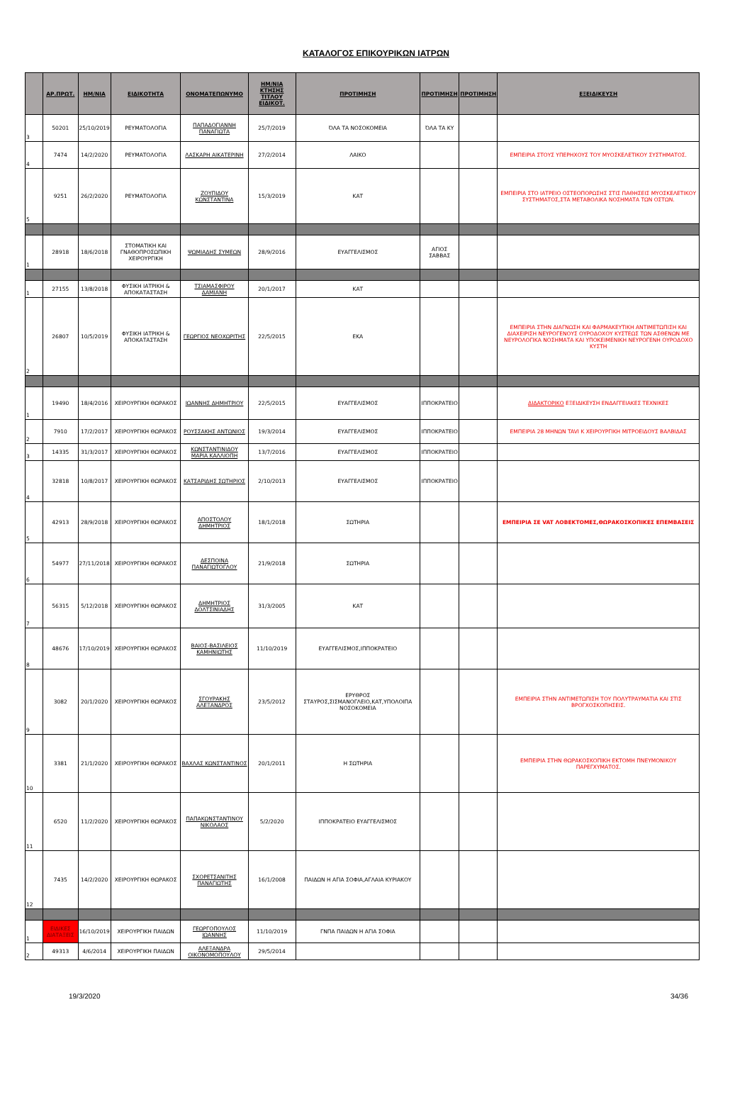ΚΑΤΑΛΟΓΟΣ ΕΠΙΚΟΥΡΙΚΩΝ ΙΑΤΡΩΝ
| | ΑΡ.ΠΡΩΤ. | ΗΜ/ΝΙΑ | ΕΙΔΙΚΟΤΗΤΑ | ΟΝΟΜΑΤΕΠΩΝΥΜΟ | ΗΜ/ΝΙΑ ΚΤΗΣΗΣ ΤΙΤΛΟΥ ΕΙΔΙΚΟΤ. | ΠΡΟΤΙΜΗΣΗ | ΠΡΟΤΙΜΗΣΗ | ΠΡΟΤΙΜΗΣΗ | ΕΞΕΙΔΙΚΕΥΣΗ |
| --- | --- | --- | --- | --- | --- | --- | --- | --- | --- |
| 3 | 50201 | 25/10/2019 | ΡΕΥΜΑΤΟΛΟΓΙΑ | ΠΑΠΑΔΟΓΙΑΝΝΗ ΠΑΝΑΓΙΩΤΑ | 25/7/2019 | ΌΛΑ ΤΑ ΝΟΣΟΚΟΜΕΙΑ | ΌΛΑ ΤΑ ΚΥ | | |
| 4 | 7474 | 14/2/2020 | ΡΕΥΜΑΤΟΛΟΓΙΑ | ΛΑΣΚΑΡΗ ΑΙΚΑΤΕΡΙΝΗ | 27/2/2014 | ΛΑΙΚΟ | | | ΕΜΠΕΙΡΙΑ ΣΤΟΥΣ ΥΠΕΡΗΧΟΥΣ ΤΟΥ ΜΥΟΣΚΕΛΕΤΙΚΟΥ ΣΥΣΤΗΜΑΤΟΣ. |
| 5 | 9251 | 26/2/2020 | ΡΕΥΜΑΤΟΛΟΓΙΑ | ΖΟΥΠΙΔΟΥ ΚΩΝΣΤΑΝΤΙΝΑ | 15/3/2019 | ΚΑΤ | | | ΕΜΠΕΙΡΙΑ ΣΤΟ ΙΑΤΡΕΙΟ ΟΣΤΕΟΠΟΡΩΣΗΣ ΣΤΙΣ ΠΑΘΗΣΕΙΣ ΜΥΟΣΚΕΛΕΤΙΚΟΥ ΣΥΣΤΗΜΑΤΟΣ,ΣΤΑ ΜΕΤΑΒΟΛΙΚΑ ΝΟΣΗΜΑΤΑ ΤΩΝ ΟΣΤΩΝ. |
| 1 | 28918 | 18/6/2018 | ΣΤΟΜΑΤΙΚΗ ΚΑΙ ΓΝΑΘΟΠΡΟΣΩΠΙΚΗ ΧΕΙΡΟΥΡΓΙΚΗ | ΨΩΜΙΑΔΗΣ ΣΥΜΕΩΝ | 28/9/2016 | ΕΥΑΓΓΕΛΙΣΜΟΣ | ΑΓΙΟΣ ΣΑΒΒΑΣ | | |
| 1 | 27155 | 13/8/2018 | ΦΥΣΙΚΗ ΙΑΤΡΙΚΗ & ΑΠΟΚΑΤΑΣΤΑΣΗ | ΤΣΙΑΜΑΣΦΙΡΟΥ ΔΑΜΙΑΝΗ | 20/1/2017 | ΚΑΤ | | | |
| 2 | 26807 | 10/5/2019 | ΦΥΣΙΚΗ ΙΑΤΡΙΚΗ & ΑΠΟΚΑΤΑΣΤΑΣΗ | ΓΕΩΡΓΙΟΣ ΝΕΟΧΩΡΙΤΗΣ | 22/5/2015 | ΕΚΑ | | | ΕΜΠΕΙΡΙΑ ΣΤΗΝ ΔΙΑΓΝΩΣΗ ΚΑΙ ΦΑΡΜΑΚΕΥΤΙΚΗ ΑΝΤΙΜΕΤΩΠΙΣΗ ΚΑΙ ΔΙΑΧΕΙΡΙΣΗ ΝΕΥΡΟΓΕΝΟΥΣ ΟΥΡΟΔΟΧΟΥ ΚΥΣΤΕΩΣ ΤΩΝ ΑΣΘΕΝΩΝ ΜΕ ΝΕΥΡΟΛΟΓΙΚΑ ΝΟΣΗΜΑΤΑ ΚΑΙ ΥΠΟΚΕΙΜΕΝΙΚΗ ΝΕΥΡΟΓΕΝΗ ΟΥΡΟΔΟΧΟ ΚΥΣΤΗ |
| 1 | 19490 | 18/4/2016 | ΧΕΙΡΟΥΡΓΙΚΗ ΘΩΡΑΚΟΣ | ΙΩΑΝΝΗΣ ΔΗΜΗΤΡΙΟΥ | 22/5/2015 | ΕΥΑΓΓΕΛΙΣΜΟΣ | ΙΠΠΟΚΡΑΤΕΙΟ | | ΔΙΔΑΚΤΟΡΙΚΟ ΕΞΕΙΔΙΚΕΥΣΗ ΕΝΔΑΓΓΕΙΑΚΕΣ ΤΕΧΝΙΚΕΣ |
| 2 | 7910 | 17/2/2017 | ΧΕΙΡΟΥΡΓΙΚΗ ΘΩΡΑΚΟΣ | ΡΟΥΣΣΑΚΗΣ ΑΝΤΩΝΙΟΣ | 19/3/2014 | ΕΥΑΓΓΕΛΙΣΜΟΣ | ΙΠΠΟΚΡΑΤΕΙΟ | | ΕΜΠΕΙΡΙΑ 28 ΜΗΝΩΝ TAVI Κ ΧΕΙΡΟΥΡΓΙΚΗ ΜΙΤΡΟΕΙΔΟΥΣ ΒΑΛΒΙΔΑΣ |
| 3 | 14335 | 31/3/2017 | ΧΕΙΡΟΥΡΓΙΚΗ ΘΩΡΑΚΟΣ | ΚΩΝΣΤΑΝΤΙΝΙΔΟΥ ΜΑΡΙΑ ΚΑΛΛΙΟΠΗ | 13/7/2016 | ΕΥΑΓΓΕΛΙΣΜΟΣ | ΙΠΠΟΚΡΑΤΕΙΟ | | |
| 4 | 32818 | 10/8/2017 | ΧΕΙΡΟΥΡΓΙΚΗ ΘΩΡΑΚΟΣ | ΚΑΤΣΑΡΙΔΗΣ ΣΩΤΗΡΙΟΣ | 2/10/2013 | ΕΥΑΓΓΕΛΙΣΜΟΣ | ΙΠΠΟΚΡΑΤΕΙΟ | | |
| 5 | 42913 | 28/9/2018 | ΧΕΙΡΟΥΡΓΙΚΗ ΘΩΡΑΚΟΣ | ΑΠΟΣΤΟΛΟΥ ΔΗΜΗΤΡΙΟΣ | 18/1/2018 | ΣΩΤΗΡΙΑ | | | ΕΜΠΕΙΡΙΑ ΣΕ VAT ΛΟΒΕΚΤΟΜΕΣ,ΘΩΡΑΚΟΣΚΟΠΙΚΕΣ ΕΠΕΜΒΑΣΕΙΣ |
| 6 | 54977 | 27/11/2018 | ΧΕΙΡΟΥΡΓΙΚΗ ΘΩΡΑΚΟΣ | ΔΕΣΠΟΙΝΑ ΠΑΝΑΓΙΩΤΟΓΛΟΥ | 21/9/2018 | ΣΩΤΗΡΙΑ | | | |
| 7 | 56315 | 5/12/2018 | ΧΕΙΡΟΥΡΓΙΚΗ ΘΩΡΑΚΟΣ | ΔΗΜΗΤΡΙΟΣ ΔΟΛΤΣΙΝΙΑΔΗΣ | 31/3/2005 | ΚΑΤ | | | |
| 8 | 48676 | 17/10/2019 | ΧΕΙΡΟΥΡΓΙΚΗ ΘΩΡΑΚΟΣ | ΒΑΙΟΣ-ΒΑΣΙΛΕΙΟΣ ΚΑΜΗΝΙΩΤΗΣ | 11/10/2019 | ΕΥΑΓΓΕΛΙΣΜΟΣ,ΙΠΠΟΚΡΑΤΕΙΟ | | | |
| 9 | 3082 | 20/1/2020 | ΧΕΙΡΟΥΡΓΙΚΗ ΘΩΡΑΚΟΣ | ΣΓΟΥΡΑΚΗΣ ΑΛΕΞΑΝΔΡΟΣ | 23/5/2012 | ΕΡΥΘΡΟΣ ΣΤΑΥΡΟΣ,ΣΙΣΜΑΝΟΓΛΕΙΟ,ΚΑΤ,ΥΠΟΛΟΙΠΑ ΝΟΣΟΚΟΜΕΙΑ | | | ΕΜΠΕΙΡΙΑ ΣΤΗΝ ΑΝΤΙΜΕΤΩΠΙΣΗ ΤΟΥ ΠΟΛΥΤΡΑΥΜΑΤΙΑ ΚΑΙ ΣΤΙΣ ΒΡΟΓΧΟΣΚΟΠΗΣΕΙΣ. |
| 10 | 3381 | 21/1/2020 | ΧΕΙΡΟΥΡΓΙΚΗ ΘΩΡΑΚΟΣ | ΒΑΧΛΑΣ ΚΩΝΣΤΑΝΤΙΝΟΣ | 20/1/2011 | Η ΣΩΤΗΡΙΑ | | | ΕΜΠΕΙΡΙΑ ΣΤΗΝ ΘΩΡΑΚΟΣΚΟΠΙΚΗ ΕΚΤΟΜΗ ΠΝΕΥΜΟΝΙΚΟΥ ΠΑΡΕΓΧΥΜΑΤΟΣ. |
| 11 | 6520 | 11/2/2020 | ΧΕΙΡΟΥΡΓΙΚΗ ΘΩΡΑΚΟΣ | ΠΑΠΑΚΩΝΣΤΑΝΤΙΝΟΥ ΝΙΚΟΛΑΟΣ | 5/2/2020 | ΙΠΠΟΚΡΑΤΕΙΟ ΕΥΑΓΓΕΛΙΣΜΟΣ | | | |
| 12 | 7435 | 14/2/2020 | ΧΕΙΡΟΥΡΓΙΚΗ ΘΩΡΑΚΟΣ | ΣΧΟΡΕΤΣΑΝΙΤΗΣ ΠΑΝΑΓΙΩΤΗΣ | 16/1/2008 | ΠΑΙΔΩΝ Η ΑΓΙΑ ΣΟΦΙΑ,ΑΓΛΑΙΑ ΚΥΡΙΑΚΟΥ | | | |
| 1 | ΕΙΔΙΚΕΣ ΔΙΑΤΑΞΕΙΣ | 16/10/2019 | ΧΕΙΡΟΥΡΓΙΚΗ ΠΑΙΔΩΝ | ΓΕΩΡΓΟΠΟΥΛΟΣ ΙΩΑΝΝΗΣ | 11/10/2019 | ΓΝΠΑ ΠΑΙΔΩΝ Η ΑΓΙΑ ΣΟΦΙΑ | | | |
| 2 | 49313 | 4/6/2014 | ΧΕΙΡΟΥΡΓΙΚΗ ΠΑΙΔΩΝ | ΑΛΕΞΑΝΔΡΑ ΟΙΚΟΝΟΜΟΠΟΥΛΟΥ | 29/5/2014 | | | | |
19/3/2020 34/36